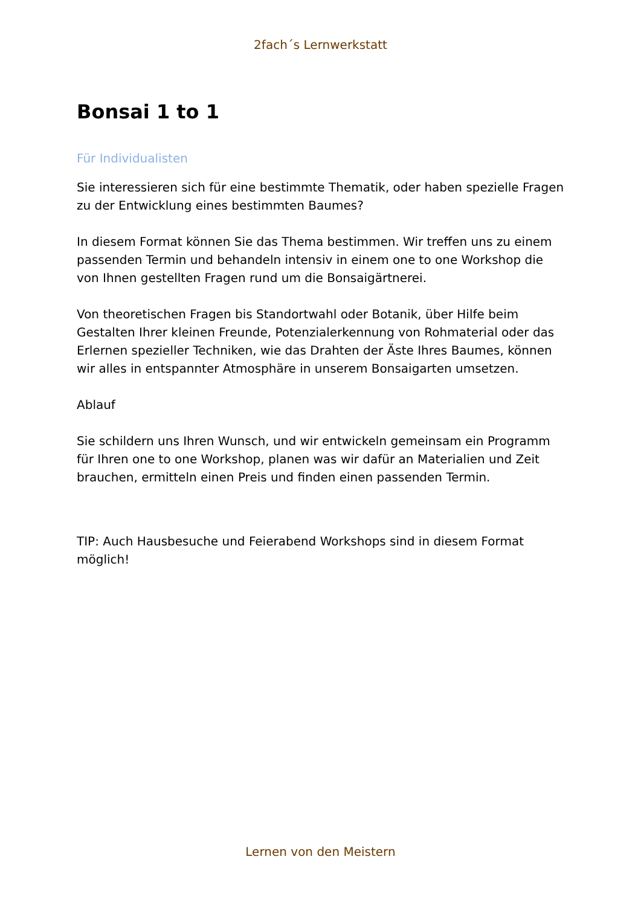2fach´s Lernwerkstatt
Bonsai 1 to 1
Für Individualisten
Sie interessieren sich für eine bestimmte Thematik, oder haben spezielle Fragen zu der Entwicklung eines bestimmten Baumes?
In diesem Format können Sie das Thema bestimmen. Wir treffen uns zu einem passenden Termin und behandeln intensiv in einem one to one Workshop die von Ihnen gestellten Fragen rund um die Bonsaigärtnerei.
Von theoretischen Fragen bis Standortwahl oder Botanik, über Hilfe beim Gestalten Ihrer kleinen Freunde, Potenzialerkennung von Rohmaterial oder das Erlernen spezieller Techniken, wie das Drahten der Äste Ihres Baumes, können wir alles in entspannter Atmosphäre in unserem Bonsaigarten umsetzen.
Ablauf
Sie schildern uns Ihren Wunsch, und wir entwickeln gemeinsam ein Programm für Ihren one to one Workshop, planen was wir dafür an Materialien und Zeit brauchen, ermitteln einen Preis und finden einen passenden Termin.
TIP: Auch Hausbesuche und Feierabend Workshops sind in diesem Format möglich!
Lernen von den Meistern